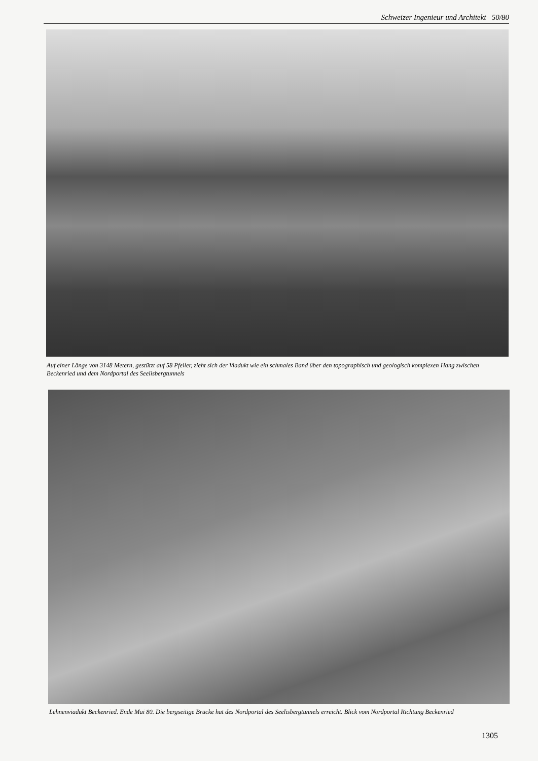Schweizer Ingenieur und Architekt 50/80
Auf einer Länge von 3148 Metern, gestützt auf 58 Pfeiler, zieht sich der Viadukt wie ein schmales Band über den topographisch und geologisch komplexen Hang zwischen Beckenried und dem Nordportal des Seelisbergtunnels
Lehnenviadukt Beckenried. Ende Mai 80. Die bergseitige Brücke hat des Nordportal des Seelisbergtunnels erreicht. Blick vom Nordportal Richtung Beckenried
1305